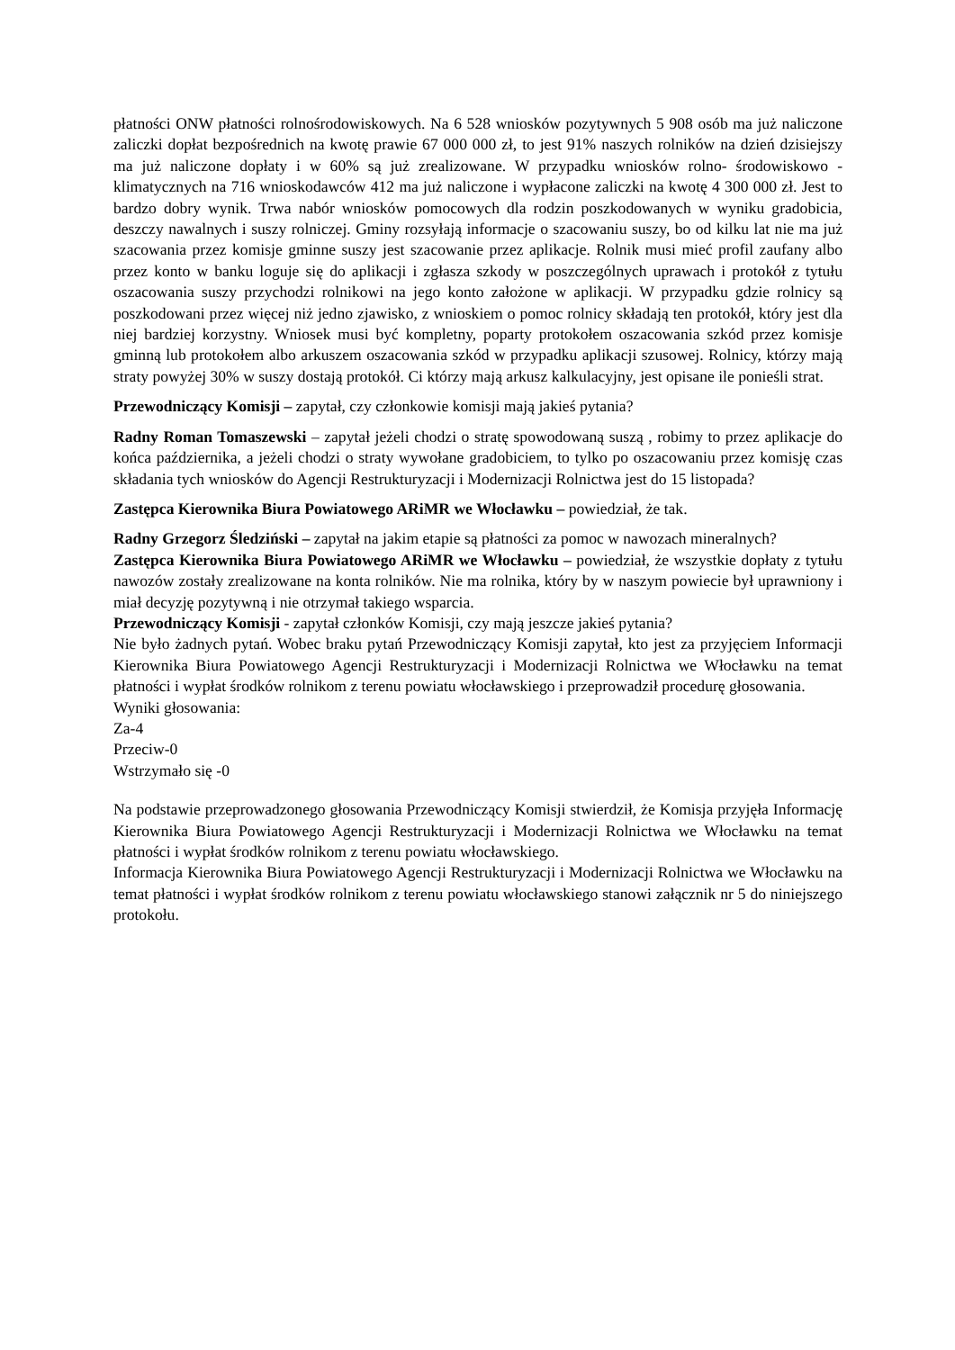płatności ONW płatności rolnośrodowiskowych. Na 6 528 wniosków pozytywnych 5 908 osób ma już naliczone zaliczki dopłat bezpośrednich na kwotę prawie 67 000 000 zł, to jest 91% naszych rolników na dzień dzisiejszy ma już naliczone dopłaty i w 60% są już zrealizowane. W przypadku wniosków rolno- środowiskowo - klimatycznych na 716 wnioskodawców 412 ma już naliczone i wypłacone zaliczki na kwotę 4 300 000 zł. Jest to bardzo dobry wynik. Trwa nabór wniosków pomocowych dla rodzin poszkodowanych w wyniku gradobicia, deszczy nawalnych i suszy rolniczej. Gminy rozsyłają informacje o szacowaniu suszy, bo od kilku lat nie ma już szacowania przez komisje gminne suszy jest szacowanie przez aplikacje. Rolnik musi mieć profil zaufany albo przez konto w banku loguje się do aplikacji i zgłasza szkody w poszczególnych uprawach i protokół z tytułu oszacowania suszy przychodzi rolnikowi na jego konto założone w aplikacji. W przypadku gdzie rolnicy są poszkodowani przez więcej niż jedno zjawisko, z wnioskiem o pomoc rolnicy składają ten protokół, który jest dla niej bardziej korzystny. Wniosek musi być kompletny, poparty protokołem oszacowania szkód przez komisje gminną lub protokołem albo arkuszem oszacowania szkód w przypadku aplikacji szusowej. Rolnicy, którzy mają straty powyżej 30% w suszy dostają protokół. Ci którzy mają arkusz kalkulacyjny, jest opisane ile ponieśli strat.
Przewodniczący Komisji – zapytał, czy członkowie komisji mają jakieś pytania?
Radny Roman Tomaszewski – zapytał jeżeli chodzi o stratę spowodowaną suszą , robimy to przez aplikacje do końca października, a jeżeli chodzi o straty wywołane gradobiciem, to tylko po oszacowaniu przez komisję czas składania tych wniosków do Agencji Restrukturyzacji i Modernizacji Rolnictwa jest do 15 listopada?
Zastępca Kierownika Biura Powiatowego ARiMR we Włocławku – powiedział, że tak.
Radny Grzegorz Śledziński – zapytał na jakim etapie są płatności za pomoc w nawozach mineralnych?
Zastępca Kierownika Biura Powiatowego ARiMR we Włocławku – powiedział, że wszystkie dopłaty z tytułu nawozów zostały zrealizowane na konta rolników. Nie ma rolnika, który by w naszym powiecie był uprawniony i miał decyzję pozytywną i nie otrzymał takiego wsparcia.
Przewodniczący Komisji - zapytał członków Komisji, czy mają jeszcze jakieś pytania?
Nie było żadnych pytań. Wobec braku pytań Przewodniczący Komisji zapytał, kto jest za przyjęciem Informacji Kierownika Biura Powiatowego Agencji Restrukturyzacji i Modernizacji Rolnictwa we Włocławku na temat płatności i wypłat środków rolnikom z terenu powiatu włocławskiego i przeprowadził procedurę głosowania.
Wyniki głosowania:
Za-4
Przeciw-0
Wstrzymało się -0
Na podstawie przeprowadzonego głosowania Przewodniczący Komisji stwierdził, że Komisja przyjęła Informację Kierownika Biura Powiatowego Agencji Restrukturyzacji i Modernizacji Rolnictwa we Włocławku na temat płatności i wypłat środków rolnikom z terenu powiatu włocławskiego.
Informacja Kierownika Biura Powiatowego Agencji Restrukturyzacji i Modernizacji Rolnictwa we Włocławku na temat płatności i wypłat środków rolnikom z terenu powiatu włocławskiego stanowi załącznik nr 5 do niniejszego protokołu.